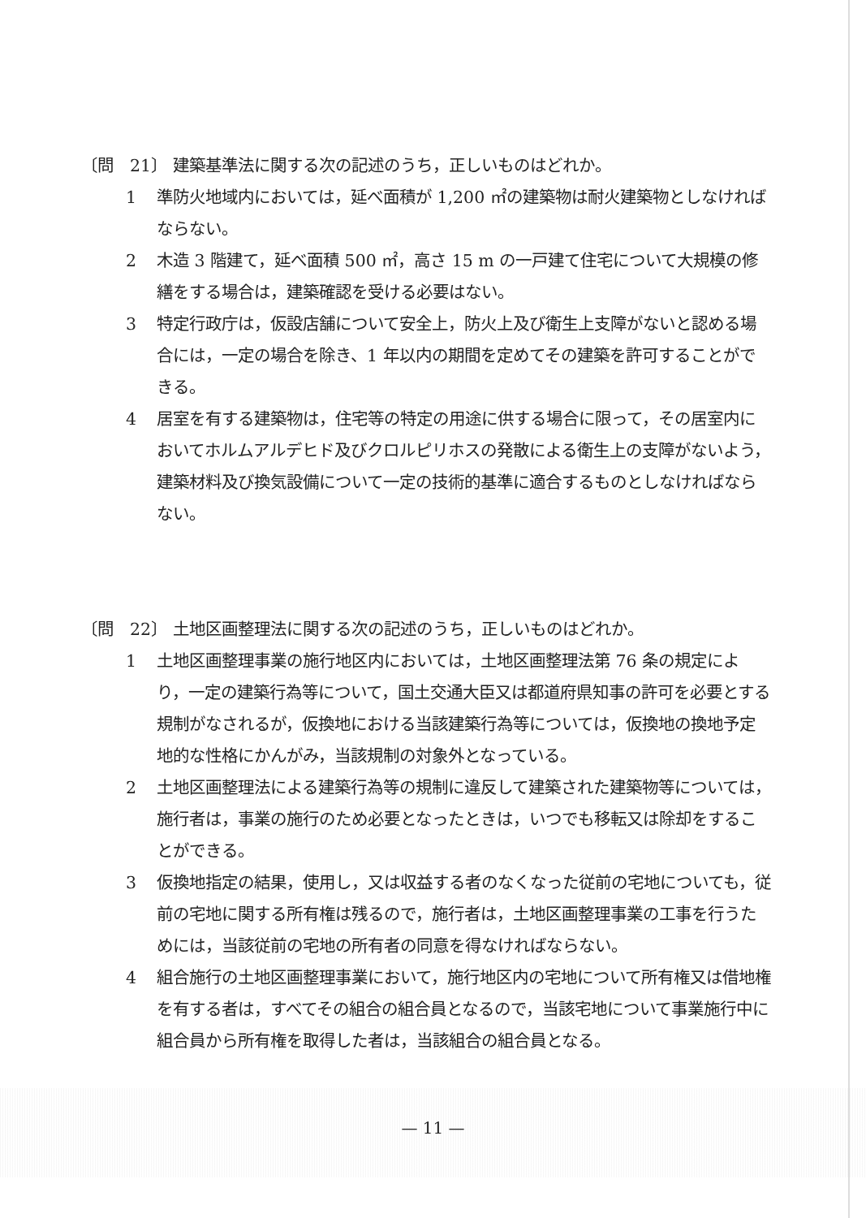〔問　21〕 建築基準法に関する次の記述のうち，正しいものはどれか。
1 準防火地域内においては，延べ面積が 1,200 ㎡の建築物は耐火建築物としなければならない。
2 木造 3 階建て，延べ面積 500 ㎡，高さ 15 m の一戸建て住宅について大規模の修繕をする場合は，建築確認を受ける必要はない。
3 特定行政庁は，仮設店舗について安全上，防火上及び衛生上支障がないと認める場合には，一定の場合を除き、1 年以内の期間を定めてその建築を許可することができる。
4 居室を有する建築物は，住宅等の特定の用途に供する場合に限って，その居室内においてホルムアルデヒド及びクロルピリホスの発散による衛生上の支障がないよう，建築材料及び換気設備について一定の技術的基準に適合するものとしなければならない。
〔問　22〕 土地区画整理法に関する次の記述のうち，正しいものはどれか。
1 土地区画整理事業の施行地区内においては，土地区画整理法第 76 条の規定により，一定の建築行為等について，国土交通大臣又は都道府県知事の許可を必要とする規制がなされるが，仮換地における当該建築行為等については，仮換地の換地予定地的な性格にかんがみ，当該規制の対象外となっている。
2 土地区画整理法による建築行為等の規制に違反して建築された建築物等については，施行者は，事業の施行のため必要となったときは，いつでも移転又は除却をすることができる。
3 仮換地指定の結果，使用し，又は収益する者のなくなった従前の宅地についても，従前の宅地に関する所有権は残るので，施行者は，土地区画整理事業の工事を行うためには，当該従前の宅地の所有者の同意を得なければならない。
4 組合施行の土地区画整理事業において，施行地区内の宅地について所有権又は借地権を有する者は，すべてその組合の組合員となるので，当該宅地について事業施行中に組合員から所有権を取得した者は，当該組合の組合員となる。
— 11 —